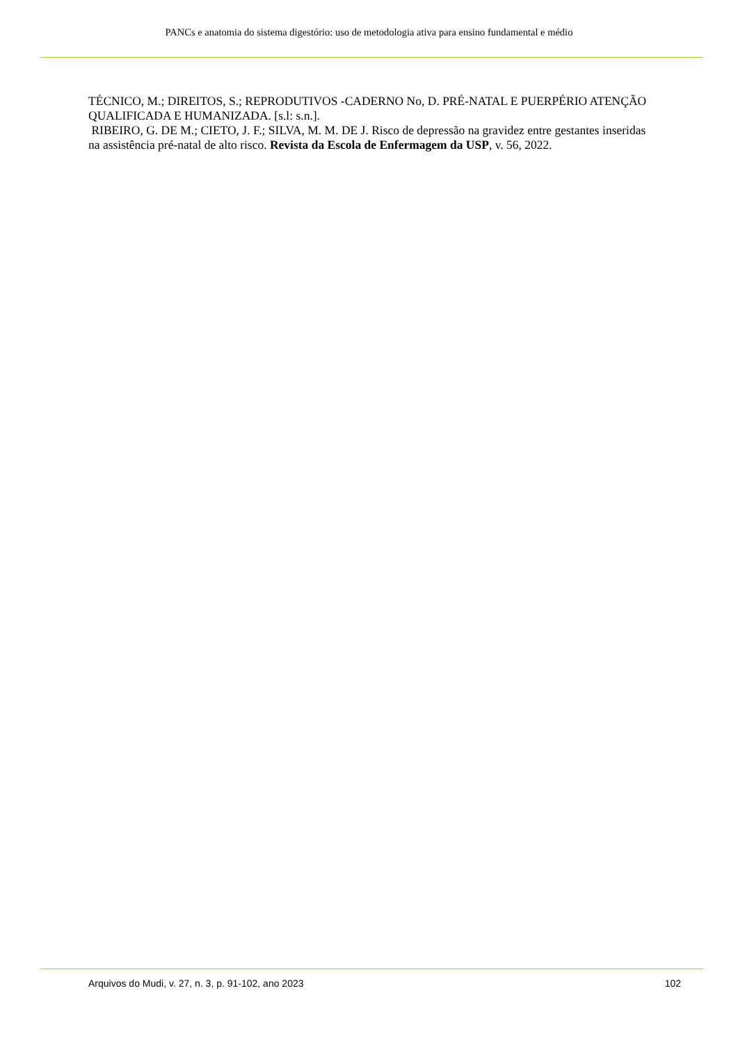PANCs e anatomia do sistema digestório: uso de metodologia ativa para ensino fundamental e médio
TÉCNICO, M.; DIREITOS, S.; REPRODUTIVOS -CADERNO No, D. PRÉ-NATAL E PUERPÉRIO ATENÇÃO QUALIFICADA E HUMANIZADA. [s.l: s.n.].
RIBEIRO, G. DE M.; CIETO, J. F.; SILVA, M. M. DE J. Risco de depressão na gravidez entre gestantes inseridas na assistência pré-natal de alto risco. Revista da Escola de Enfermagem da USP, v. 56, 2022.
Arquivos do Mudi, v. 27, n. 3, p. 91-102, ano 2023 102